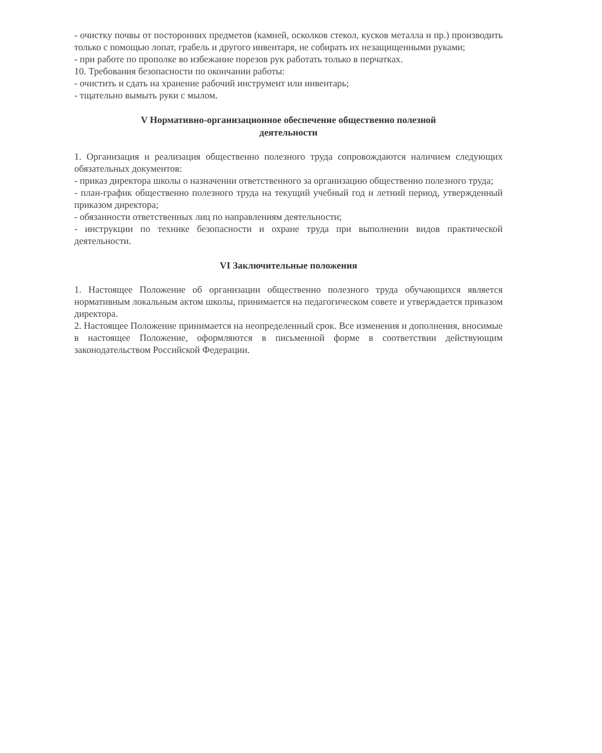- очистку почвы от посторонних предметов (камней, осколков стекол, кусков металла и пр.) производить только с помощью лопат, грабель и другого инвентаря, не собирать их незащищенными руками;
- при работе по прополке во избежание порезов рук работать только в перчатках.
10. Требования безопасности по окончании работы:
- очистить и сдать на хранение рабочий инструмент или инвентарь;
- тщательно вымыть руки с мылом.
V Нормативно-организационное обеспечение общественно полезной
деятельности
1. Организация и реализация общественно полезного труда сопровождаются наличием следующих обязательных документов:
- приказ директора школы о назначении ответственного за организацию общественно полезного труда;
- план-график общественно полезного труда на текущий учебный год и летний период, утвержденный приказом директора;
- обязанности ответственных лиц по направлениям деятельности;
- инструкции по технике безопасности и охране труда при выполнении видов практической деятельности.
VI Заключительные положения
1. Настоящее Положение об организации общественно полезного труда обучающихся является нормативным локальным актом школы, принимается на педагогическом совете и утверждается приказом директора.
2. Настоящее Положение принимается на неопределенный срок. Все изменения и дополнения, вносимые в настоящее Положение, оформляются в письменной форме в соответствии действующим законодательством Российской Федерации.